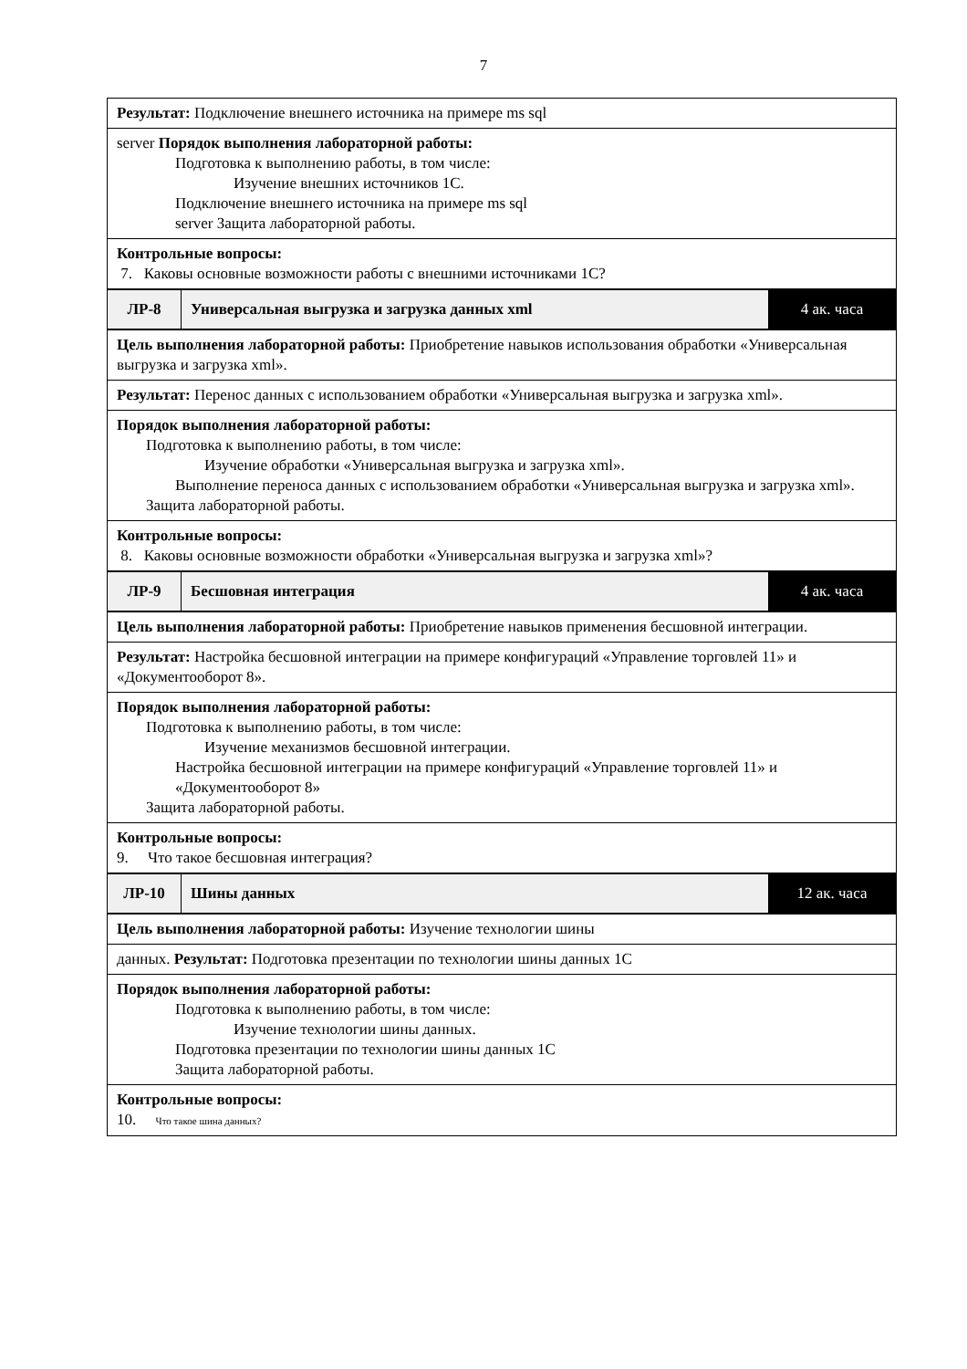7
Результат: Подключение внешнего источника на примере ms sql
server Порядок выполнения лабораторной работы:
Подготовка к выполнению работы, в том числе:
Изучение внешних источников 1С.
Подключение внешнего источника на примере ms sql
server Защита лабораторной работы.
Контрольные вопросы:
7. Каковы основные возможности работы с внешними источниками 1С?
ЛР-8
Универсальная выгрузка и загрузка данных xml
4 ак. часа
Цель выполнения лабораторной работы: Приобретение навыков использования обработки «Универсальная выгрузка и загрузка xml».
Результат: Перенос данных с использованием обработки «Универсальная выгрузка и загрузка xml».
Порядок выполнения лабораторной работы:
Подготовка к выполнению работы, в том числе:
Изучение обработки «Универсальная выгрузка и загрузка xml».
Выполнение переноса данных с использованием обработки «Универсальная выгрузка и загрузка xml».
Защита лабораторной работы.
Контрольные вопросы:
8. Каковы основные возможности обработки «Универсальная выгрузка и загрузка xml»?
ЛР-9
Бесшовная интеграция
4 ак. часа
Цель выполнения лабораторной работы: Приобретение навыков применения бесшовной интеграции.
Результат: Настройка бесшовной интеграции на примере конфигураций «Управление торговлей 11» и «Документооборот 8».
Порядок выполнения лабораторной работы:
Подготовка к выполнению работы, в том числе:
Изучение механизмов бесшовной интеграции.
Настройка бесшовной интеграции на примере конфигураций «Управление торговлей 11» и «Документооборот 8»
Защита лабораторной работы.
Контрольные вопросы:
9. Что такое бесшовная интеграция?
ЛР-10
Шины данных
12 ак. часа
Цель выполнения лабораторной работы: Изучение технологии шины
данных. Результат: Подготовка презентации по технологии шины данных 1С
Порядок выполнения лабораторной работы:
Подготовка к выполнению работы, в том числе:
Изучение технологии шины данных.
Подготовка презентации по технологии шины данных 1С
Защита лабораторной работы.
Контрольные вопросы:
10. Что такое шина данных?